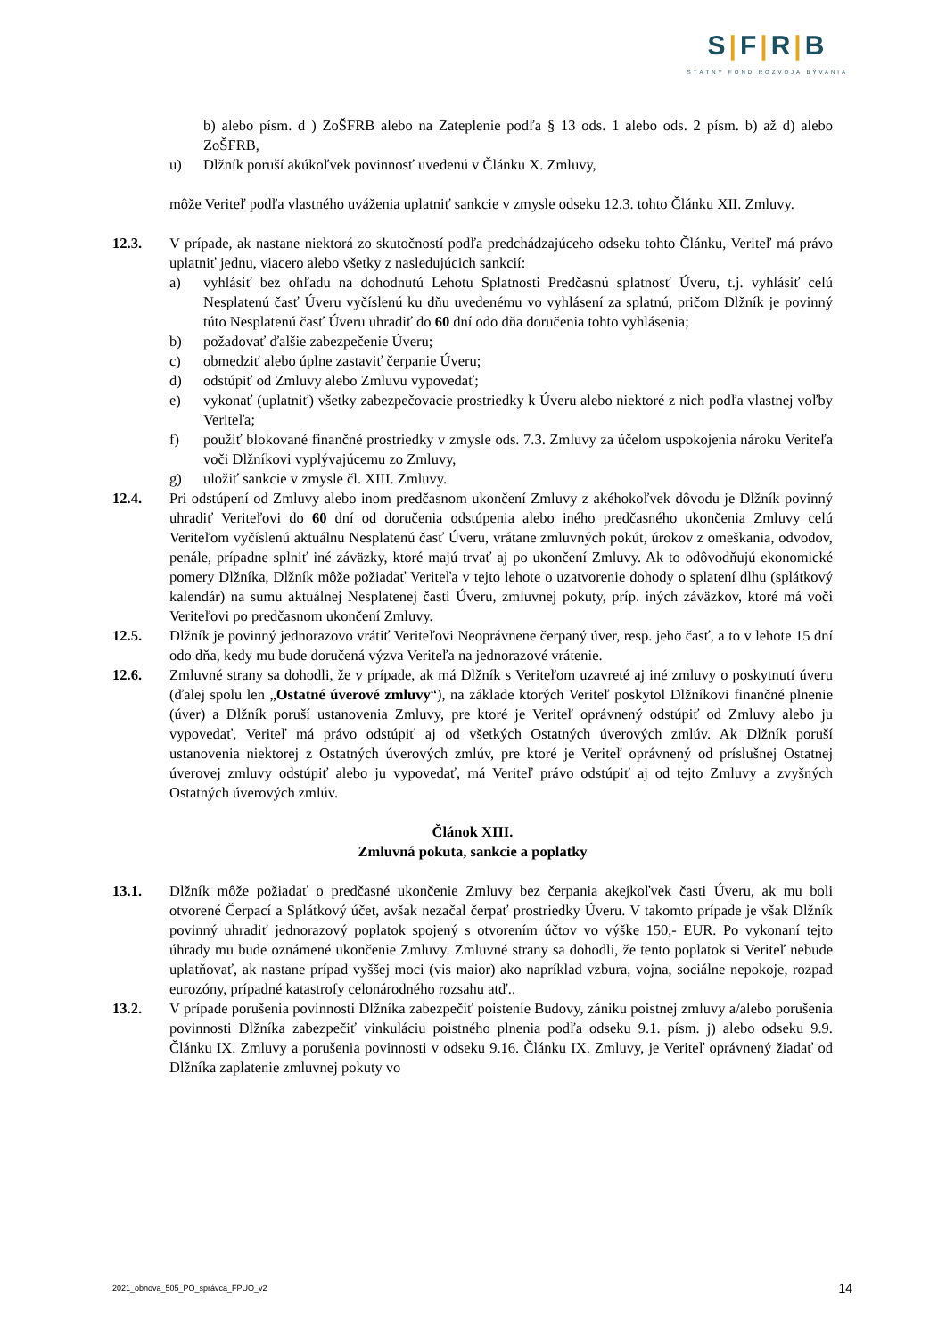S|F|R|B
ŠTÁTNY FOND ROZVOJA BÝVANIA
b) alebo písm. d ) ZoŠFRB alebo na Zateplenie podľa § 13 ods. 1 alebo ods. 2 písm. b) až d) alebo ZoŠFRB,
u) Dlžník poruší akúkoľvek povinnosť uvedenú v Článku X. Zmluvy,
môže Veriteľ podľa vlastného uváženia uplatniť sankcie v zmysle odseku 12.3. tohto Článku XII. Zmluvy.
12.3. V prípade, ak nastane niektorá zo skutočností podľa predchádzajúceho odseku tohto Článku, Veriteľ má právo uplatniť jednu, viacero alebo všetky z nasledujúcich sankcií:
a) vyhlásiť bez ohľadu na dohodnutú Lehotu Splatnosti Predčasnú splatnosť Úveru, t.j. vyhlásiť celú Nesplatenú časť Úveru vyčíslenú ku dňu uvedenému vo vyhlásení za splatnú, pričom Dlžník je povinný túto Nesplatenú časť Úveru uhradiť do 60 dní odo dňa doručenia tohto vyhlásenia;
b) požadovať ďalšie zabezpečenie Úveru;
c) obmedziť alebo úplne zastaviť čerpanie Úveru;
d) odstúpiť od Zmluvy alebo Zmluvu vypovedať;
e) vykonať (uplatniť) všetky zabezpečovacie prostriedky k Úveru alebo niektoré z nich podľa vlastnej voľby Veriteľa;
f) použiť blokované finančné prostriedky v zmysle ods. 7.3. Zmluvy za účelom uspokojenia nároku Veriteľa voči Dlžníkovi vyplývajúcemu zo Zmluvy,
g) uložiť sankcie v zmysle čl. XIII. Zmluvy.
12.4. Pri odstúpení od Zmluvy alebo inom predčasnom ukončení Zmluvy z akéhokoľvek dôvodu je Dlžník povinný uhradiť Veriteľovi do 60 dní od doručenia odstúpenia alebo iného predčasného ukončenia Zmluvy celú Veriteľom vyčíslenú aktuálnu Nesplatenú časť Úveru, vrátane zmluvných pokút, úrokov z omeškania, odvodov, penále, prípadne splniť iné záväzky, ktoré majú trvať aj po ukončení Zmluvy. Ak to odôvodňujú ekonomické pomery Dlžníka, Dlžník môže požiadať Veriteľa v tejto lehote o uzatvorenie dohody o splatení dlhu (splátkový kalendár) na sumu aktuálnej Nesplatenej časti Úveru, zmluvnej pokuty, príp. iných záväzkov, ktoré má voči Veriteľovi po predčasnom ukončení Zmluvy.
12.5. Dlžník je povinný jednorazovo vrátiť Veriteľovi Neoprávnene čerpaný úver, resp. jeho časť, a to v lehote 15 dní odo dňa, kedy mu bude doručená výzva Veriteľa na jednorazové vrátenie.
12.6. Zmluvné strany sa dohodli, že v prípade, ak má Dlžník s Veriteľom uzavreté aj iné zmluvy o poskytnutí úveru (ďalej spolu len „Ostatné úverové zmluvy“), na základe ktorých Veriteľ poskytol Dlžníkovi finančné plnenie (úver) a Dlžník poruší ustanovenia Zmluvy, pre ktoré je Veriteľ oprávnený odstúpiť od Zmluvy alebo ju vypovedať, Veriteľ má právo odstúpiť aj od všetkých Ostatných úverových zmlúv. Ak Dlžník poruší ustanovenia niektorej z Ostatných úverových zmlúv, pre ktoré je Veriteľ oprávnený od príslušnej Ostatnej úverovej zmluvy odstúpiť alebo ju vypovedať, má Veriteľ právo odstúpiť aj od tejto Zmluvy a zvyšných Ostatných úverových zmlúv.
Článok XIII.
Zmluvná pokuta, sankcie a poplatky
13.1. Dlžník môže požiadať o predčasné ukončenie Zmluvy bez čerpania akejkoľvek časti Úveru, ak mu boli otvorené Čerpací a Splátkový účet, avšak nezačal čerpať prostriedky Úveru. V takomto prípade je však Dlžník povinný uhradiť jednorazový poplatok spojený s otvorením účtov vo výške 150,- EUR. Po vykonaní tejto úhrady mu bude oznámené ukončenie Zmluvy. Zmluvné strany sa dohodli, že tento poplatok si Veriteľ nebude uplatňovať, ak nastane prípad vyššej moci (vis maior) ako napríklad vzbura, vojna, sociálne nepokoje, rozpad eurozóny, prípadné katastrofy celonárodného rozsahu atď..
13.2. V prípade porušenia povinnosti Dlžníka zabezpečiť poistenie Budovy, zániku poistnej zmluvy a/alebo porušenia povinnosti Dlžníka zabezpečiť vinkuláciu poistného plnenia podľa odseku 9.1. písm. j) alebo odseku 9.9. Článku IX. Zmluvy a porušenia povinnosti v odseku 9.16. Článku IX. Zmluvy, je Veriteľ oprávnený žiadať od Dlžníka zaplatenie zmluvnej pokuty vo
2021_obnova_505_PO_správca_FPUO_v2 14